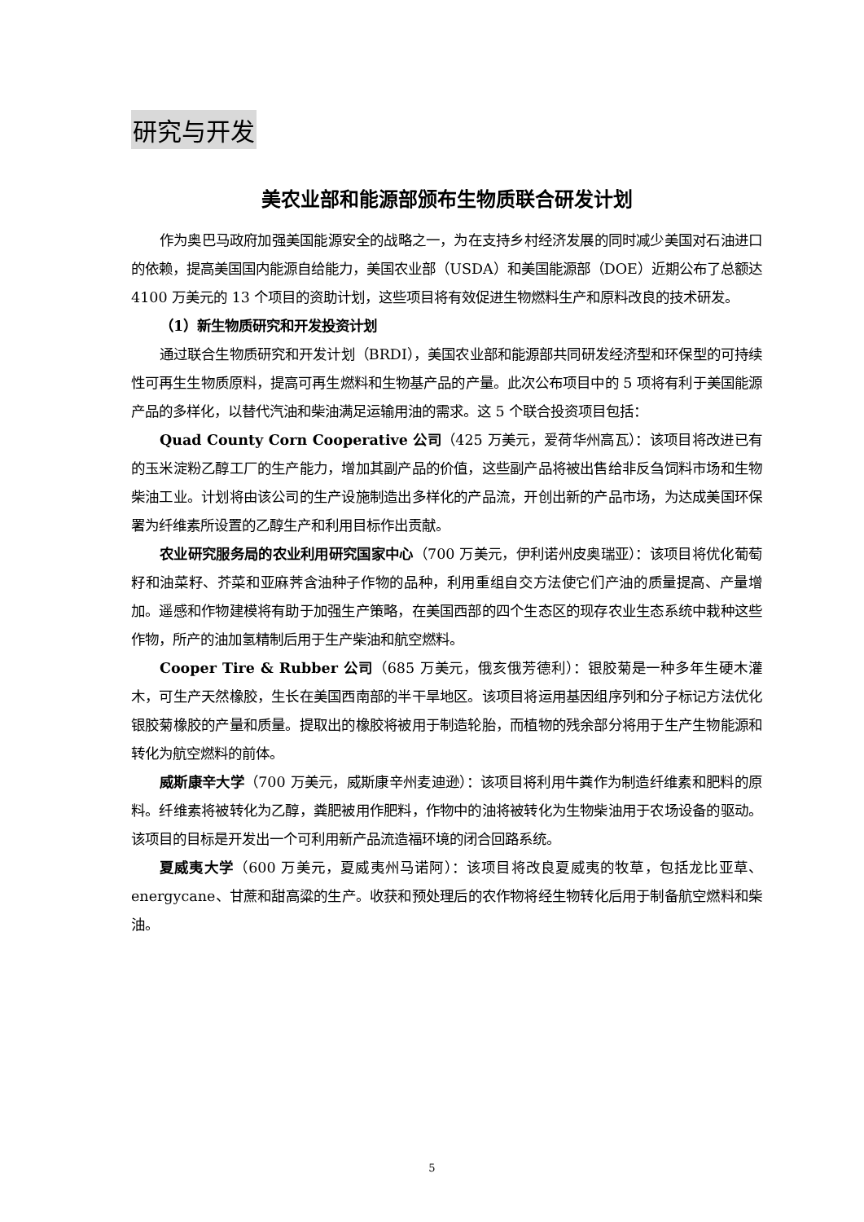研究与开发
美农业部和能源部颁布生物质联合研发计划
作为奥巴马政府加强美国能源安全的战略之一，为在支持乡村经济发展的同时减少美国对石油进口的依赖，提高美国国内能源自给能力，美国农业部（USDA）和美国能源部（DOE）近期公布了总额达 4100 万美元的 13 个项目的资助计划，这些项目将有效促进生物燃料生产和原料改良的技术研发。
（1）新生物质研究和开发投资计划
通过联合生物质研究和开发计划（BRDI），美国农业部和能源部共同研发经济型和环保型的可持续性可再生生物质原料，提高可再生燃料和生物基产品的产量。此次公布项目中的 5 项将有利于美国能源产品的多样化，以替代汽油和柴油满足运输用油的需求。这 5 个联合投资项目包括：
Quad County Corn Cooperative 公司（425 万美元，爱荷华州高瓦）：该项目将改进已有的玉米淀粉乙醇工厂的生产能力，增加其副产品的价值，这些副产品将被出售给非反刍饲料市场和生物柴油工业。计划将由该公司的生产设施制造出多样化的产品流，开创出新的产品市场，为达成美国环保署为纤维素所设置的乙醇生产和利用目标作出贡献。
农业研究服务局的农业利用研究国家中心（700 万美元，伊利诺州皮奥瑞亚）：该项目将优化葡萄籽和油菜籽、芥菜和亚麻荠含油种子作物的品种，利用重组自交方法使它们产油的质量提高、产量增加。遥感和作物建模将有助于加强生产策略，在美国西部的四个生态区的现存农业生态系统中栽种这些作物，所产的油加氢精制后用于生产柴油和航空燃料。
Cooper Tire & Rubber 公司（685 万美元，俄亥俄芳德利）：银胶菊是一种多年生硬木灌木，可生产天然橡胶，生长在美国西南部的半干旱地区。该项目将运用基因组序列和分子标记方法优化银胶菊橡胶的产量和质量。提取出的橡胶将被用于制造轮胎，而植物的残余部分将用于生产生物能源和转化为航空燃料的前体。
威斯康辛大学（700 万美元，威斯康辛州麦迪逊）：该项目将利用牛粪作为制造纤维素和肥料的原料。纤维素将被转化为乙醇，粪肥被用作肥料，作物中的油将被转化为生物柴油用于农场设备的驱动。该项目的目标是开发出一个可利用新产品流造福环境的闭合回路系统。
夏威夷大学（600 万美元，夏威夷州马诺阿）：该项目将改良夏威夷的牧草，包括龙比亚草、energycane、甘蔗和甜高粱的生产。收获和预处理后的农作物将经生物转化后用于制备航空燃料和柴油。
5